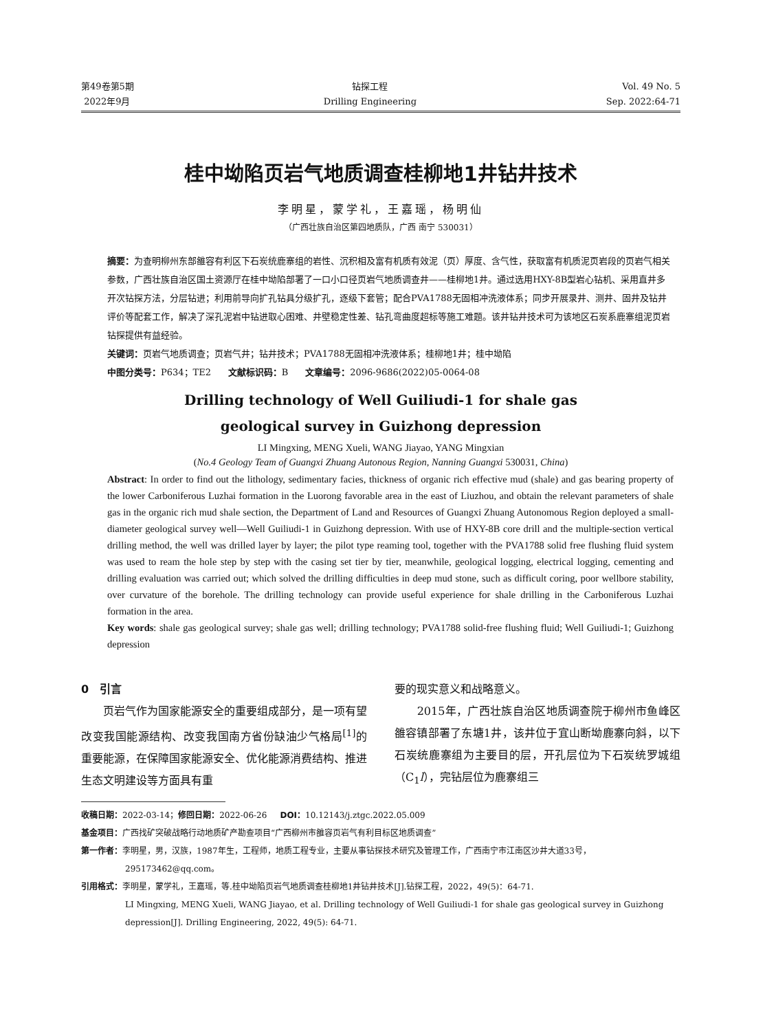第49卷第5期
2022年9月
钻探工程
Drilling Engineering
Vol. 49 No. 5
Sep. 2022:64-71
桂中坳陷页岩气地质调查桂柳地1井钻井技术
李明星，蒙学礼，王嘉瑶，杨明仙
（广西壮族自治区第四地质队，广西 南宁 530031）
摘要：为查明柳州东部雒容有利区下石炭统鹿寨组的岩性、沉积相及富有机质有效泥（页）厚度、含气性，获取富有机质泥页岩段的页岩气相关参数，广西壮族自治区国土资源厅在桂中坳陷部署了一口小口径页岩气地质调查井——桂柳地1井。通过选用HXY-8B型岩心钻机、采用直井多开次钻探方法，分层钻进；利用前导向扩孔钻具分级扩孔，逐级下套管；配合PVA1788无固相冲洗液体系；同步开展录井、测井、固井及钻井评价等配套工作，解决了深孔泥岩中钻进取心困难、井壁稳定性差、钻孔弯曲度超标等施工难题。该井钻井技术可为该地区石炭系鹿寨组泥页岩钻探提供有益经验。
关键词：页岩气地质调查；页岩气井；钻井技术；PVA1788无固相冲洗液体系；桂柳地1井；桂中坳陷
中图分类号：P634；TE2 文献标识码：B 文章编号：2096-9686(2022)05-0064-08
Drilling technology of Well Guiliudi-1 for shale gas
geological survey in Guizhong depression
LI Mingxing, MENG Xueli, WANG Jiayao, YANG Mingxian
(No.4 Geology Team of Guangxi Zhuang Autonous Region, Nanning Guangxi 530031, China)
Abstract: In order to find out the lithology, sedimentary facies, thickness of organic rich effective mud (shale) and gas bearing property of the lower Carboniferous Luzhai formation in the Luorong favorable area in the east of Liuzhou, and obtain the relevant parameters of shale gas in the organic rich mud shale section, the Department of Land and Resources of Guangxi Zhuang Autonomous Region deployed a small-diameter geological survey well—Well Guiliudi-1 in Guizhong depression. With use of HXY-8B core drill and the multiple-section vertical drilling method, the well was drilled layer by layer; the pilot type reaming tool, together with the PVA1788 solid free flushing fluid system was used to ream the hole step by step with the casing set tier by tier, meanwhile, geological logging, electrical logging, cementing and drilling evaluation was carried out; which solved the drilling difficulties in deep mud stone, such as difficult coring, poor wellbore stability, over curvature of the borehole. The drilling technology can provide useful experience for shale drilling in the Carboniferous Luzhai formation in the area.
Key words: shale gas geological survey; shale gas well; drilling technology; PVA1788 solid-free flushing fluid; Well Guiliudi-1; Guizhong depression
0　引言
　　页岩气作为国家能源安全的重要组成部分，是一项有望改变我国能源结构、改变我国南方省份缺油少气格局<sup>[1]</sup>的重要能源，在保障国家能源安全、优化能源消费结构、推进生态文明建设等方面具有重
要的现实意义和战略意义。
　　2015年，广西壮族自治区地质调查院于柳州市鱼峰区雒容镇部署了东塘1井，该井位于宜山断坳鹿寨向斜，以下石炭统鹿寨组为主要目的层，开孔层位为下石炭统罗城组（C<sub>1</sub>l），完钻层位为鹿寨组三
收稿日期：2022-03-14；修回日期：2022-06-26 DOI：10.12143/j.ztgc.2022.05.009
基金项目：广西找矿突破战略行动地质矿产勘查项目“广西柳州市雒容页岩气有利目标区地质调查”
第一作者：李明星，男，汉族，1987年生，工程师，地质工程专业，主要从事钻探技术研究及管理工作，广西南宁市江南区沙井大道33号，
295173462@qq.com。
引用格式：李明星，蒙学礼，王嘉瑶，等.桂中坳陷页岩气地质调查桂柳地1井钻井技术[J].钻探工程，2022，49(5)：64-71.
LI Mingxing, MENG Xueli, WANG Jiayao, et al. Drilling technology of Well Guiliudi-1 for shale gas geological survey in Guizhong depression[J]. Drilling Engineering, 2022, 49(5): 64-71.